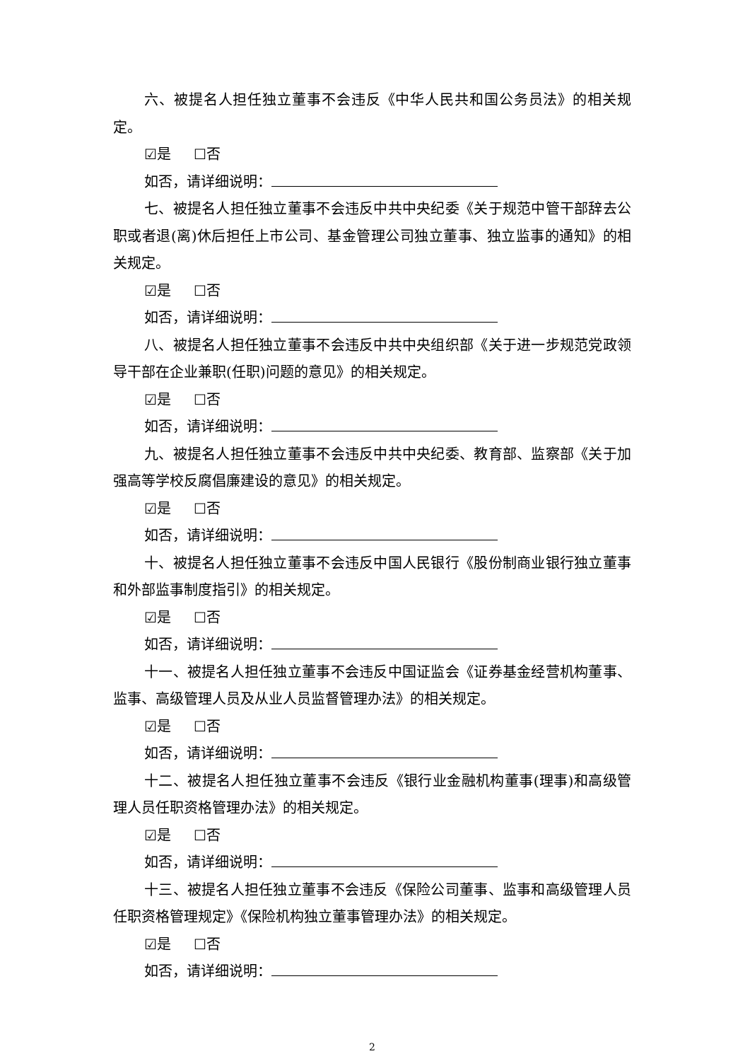六、被提名人担任独立董事不会违反《中华人民共和国公务员法》的相关规定。
☑是 ☐否
如否，请详细说明：
七、被提名人担任独立董事不会违反中共中央纪委《关于规范中管干部辞去公职或者退(离)休后担任上市公司、基金管理公司独立董事、独立监事的通知》的相关规定。
☑是 ☐否
如否，请详细说明：
八、被提名人担任独立董事不会违反中共中央组织部《关于进一步规范党政领导干部在企业兼职(任职)问题的意见》的相关规定。
☑是 ☐否
如否，请详细说明：
九、被提名人担任独立董事不会违反中共中央纪委、教育部、监察部《关于加强高等学校反腐倡廉建设的意见》的相关规定。
☑是 ☐否
如否，请详细说明：
十、被提名人担任独立董事不会违反中国人民银行《股份制商业银行独立董事和外部监事制度指引》的相关规定。
☑是 ☐否
如否，请详细说明：
十一、被提名人担任独立董事不会违反中国证监会《证券基金经营机构董事、监事、高级管理人员及从业人员监督管理办法》的相关规定。
☑是 ☐否
如否，请详细说明：
十二、被提名人担任独立董事不会违反《银行业金融机构董事(理事)和高级管理人员任职资格管理办法》的相关规定。
☑是 ☐否
如否，请详细说明：
十三、被提名人担任独立董事不会违反《保险公司董事、监事和高级管理人员任职资格管理规定》《保险机构独立董事管理办法》的相关规定。
☑是 ☐否
如否，请详细说明：
2